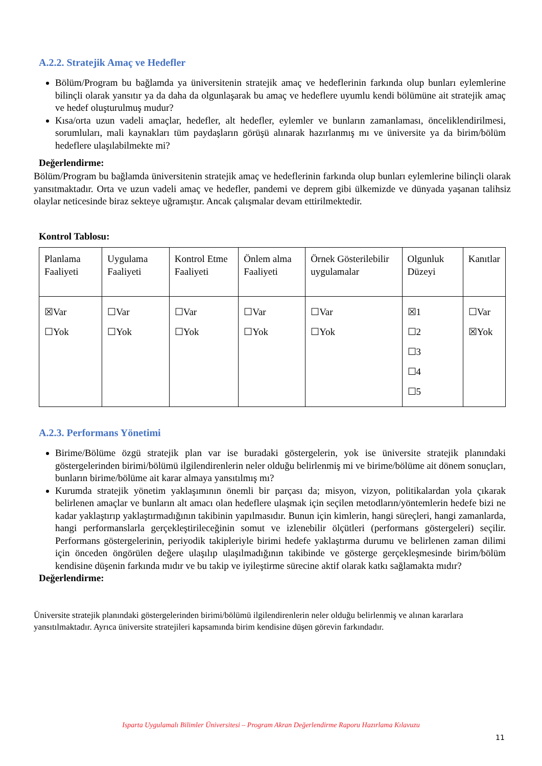A.2.2. Stratejik Amaç ve Hedefler
Bölüm/Program bu bağlamda ya üniversitenin stratejik amaç ve hedeflerinin farkında olup bunları eylemlerine bilinçli olarak yansıtır ya da daha da olgunlaşarak bu amaç ve hedeflere uyumlu kendi bölümüne ait stratejik amaç ve hedef oluşturulmuş mudur?
Kısa/orta uzun vadeli amaçlar, hedefler, alt hedefler, eylemler ve bunların zamanlaması, önceliklendirilmesi, sorumluları, mali kaynakları tüm paydaşların görüşü alınarak hazırlanmış mı ve üniversite ya da birim/bölüm hedeflere ulaşılabilmekte mi?
Değerlendirme:
Bölüm/Program bu bağlamda üniversitenin stratejik amaç ve hedeflerinin farkında olup bunları eylemlerine bilinçli olarak yansıtmaktadır. Orta ve uzun vadeli amaç ve hedefler, pandemi ve deprem gibi ülkemizde ve dünyada yaşanan talihsiz olaylar neticesinde biraz sekteye uğramıştır. Ancak çalışmalar devam ettirilmektedir.
Kontrol Tablosu:
| Planlama Faaliyeti | Uygulama Faaliyeti | Kontrol Etme Faaliyeti | Önlem alma Faaliyeti | Örnek Gösterilebilir uygulamalar | Olgunluk Düzeyi | Kanıtlar |
| ☒Var ☐Yok | ☐Var ☐Yok | ☐Var ☐Yok | ☐Var ☐Yok | ☐Var ☐Yok | ☒1 ☐2 ☐3 ☐4 ☐5 | ☐Var ☒Yok |
A.2.3. Performans Yönetimi
Birime/Bölüme özgü stratejik plan var ise buradaki göstergelerin, yok ise üniversite stratejik planındaki göstergelerinden birimi/bölümü ilgilendirenlerin neler olduğu belirlenmiş mi ve birime/bölüme ait dönem sonuçları, bunların birime/bölüme ait karar almaya yansıtılmış mı?
Kurumda stratejik yönetim yaklaşımının önemli bir parçası da; misyon, vizyon, politikalardan yola çıkarak belirlenen amaçlar ve bunların alt amacı olan hedeflere ulaşmak için seçilen metodların/yöntemlerin hedefe bizi ne kadar yaklaştırıp yaklaştırmadığının takibinin yapılmasıdır. Bunun için kimlerin, hangi süreçleri, hangi zamanlarda, hangi performanslarla gerçekleştirileceğinin somut ve izlenebilir ölçütleri (performans göstergeleri) seçilir. Performans göstergelerinin, periyodik takipleriyle birimi hedefe yaklaştırma durumu ve belirlenen zaman dilimi için önceden öngörülen değere ulaşılıp ulaşılmadığının takibinde ve gösterge gerçekleşmesinde birim/bölüm kendisine düşenin farkında mıdır ve bu takip ve iyileştirme sürecine aktif olarak katkı sağlamakta mıdır?
Değerlendirme:
Üniversite stratejik planındaki göstergelerinden birimi/bölümü ilgilendirenlerin neler olduğu belirlenmiş ve alınan kararlara yansıtılmaktadır. Ayrıca üniversite stratejileri kapsamında birim kendisine düşen görevin farkındadır.
Isparta Uygulamalı Bilimler Üniversitesi – Program Akran Değerlendirme Raporu Hazırlama Kılavuzu
11